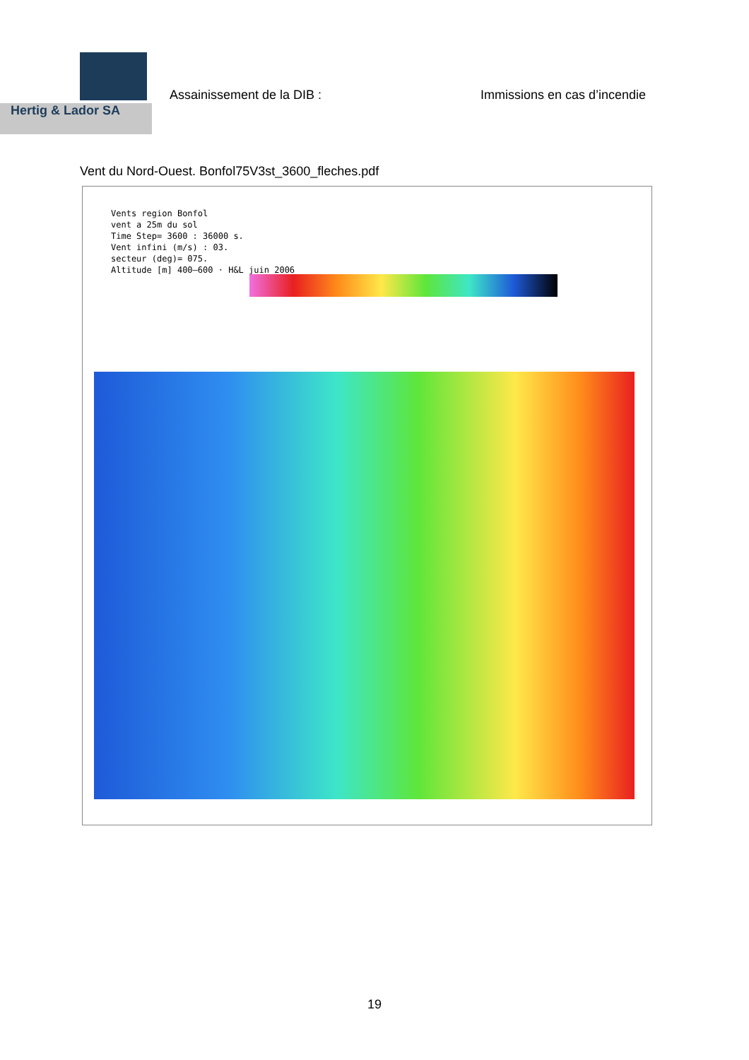Hertig & Lador SA
Assainissement de la DIB : Immissions en cas d’incendie
Vent du Nord-Ouest. Bonfol75V3st_3600_fleches.pdf
Vents region Bonfol
vent a 25m du sol
Time Step= 3600 : 36000 s.
Vent infini (m/s) : 03.
secteur (deg)= 075.
Altitude [m] 400–600 · H&L juin 2006
19